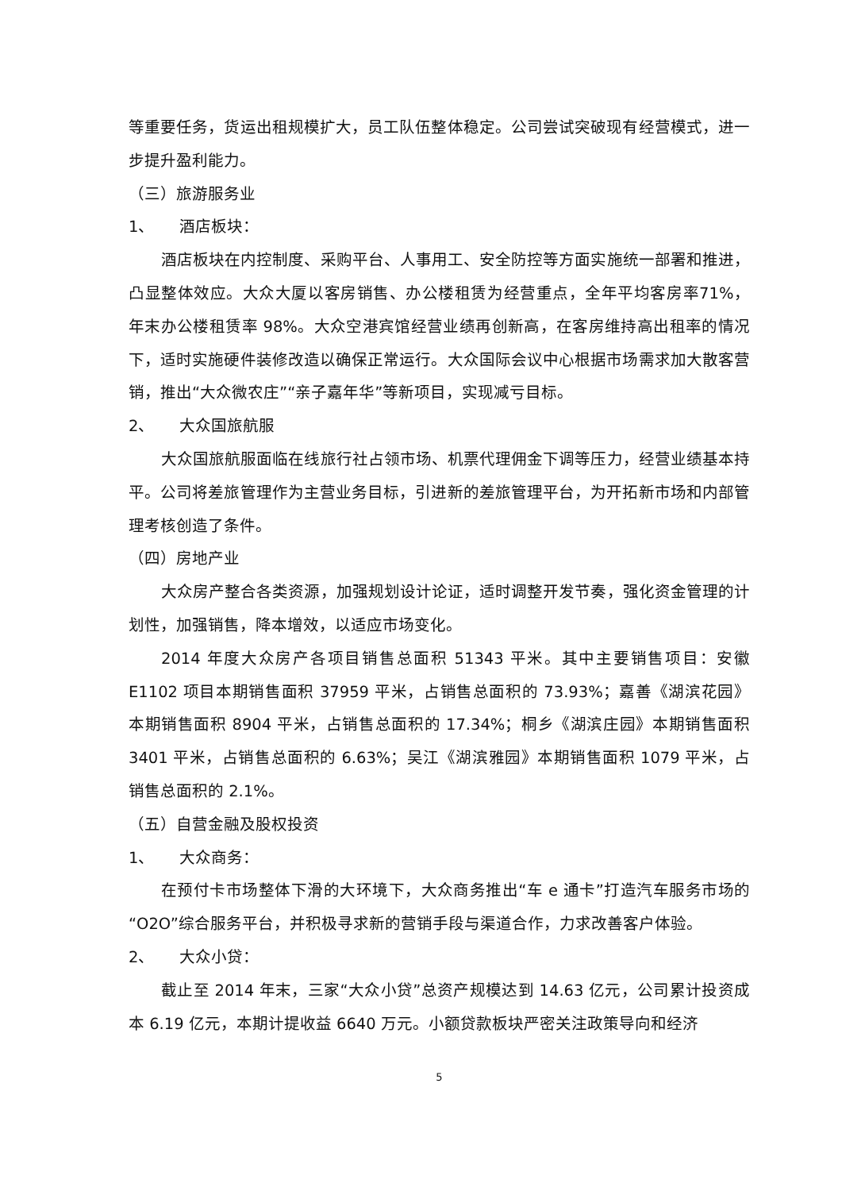等重要任务，货运出租规模扩大，员工队伍整体稳定。公司尝试突破现有经营模式，进一步提升盈利能力。
（三）旅游服务业
1、 酒店板块：
酒店板块在内控制度、采购平台、人事用工、安全防控等方面实施统一部署和推进，凸显整体效应。大众大厦以客房销售、办公楼租赁为经营重点，全年平均客房率71%，年末办公楼租赁率 98%。大众空港宾馆经营业绩再创新高，在客房维持高出租率的情况下，适时实施硬件装修改造以确保正常运行。大众国际会议中心根据市场需求加大散客营销，推出“大众微农庄”“亲子嘉年华”等新项目，实现减亏目标。
2、 大众国旅航服
大众国旅航服面临在线旅行社占领市场、机票代理佣金下调等压力，经营业绩基本持平。公司将差旅管理作为主营业务目标，引进新的差旅管理平台，为开拓新市场和内部管理考核创造了条件。
（四）房地产业
大众房产整合各类资源，加强规划设计论证，适时调整开发节奏，强化资金管理的计划性，加强销售，降本增效，以适应市场变化。
2014 年度大众房产各项目销售总面积 51343 平米。其中主要销售项目：安徽 E1102 项目本期销售面积 37959 平米，占销售总面积的 73.93%；嘉善《湖滨花园》本期销售面积 8904 平米，占销售总面积的 17.34%；桐乡《湖滨庄园》本期销售面积 3401 平米，占销售总面积的 6.63%；吴江《湖滨雅园》本期销售面积 1079 平米，占销售总面积的 2.1%。
（五）自营金融及股权投资
1、 大众商务：
在预付卡市场整体下滑的大环境下，大众商务推出“车 e 通卡”打造汽车服务市场的“O2O”综合服务平台，并积极寻求新的营销手段与渠道合作，力求改善客户体验。
2、 大众小贷：
截止至 2014 年末，三家“大众小贷”总资产规模达到 14.63 亿元，公司累计投资成本 6.19 亿元，本期计提收益 6640 万元。小额贷款板块严密关注政策导向和经济
5